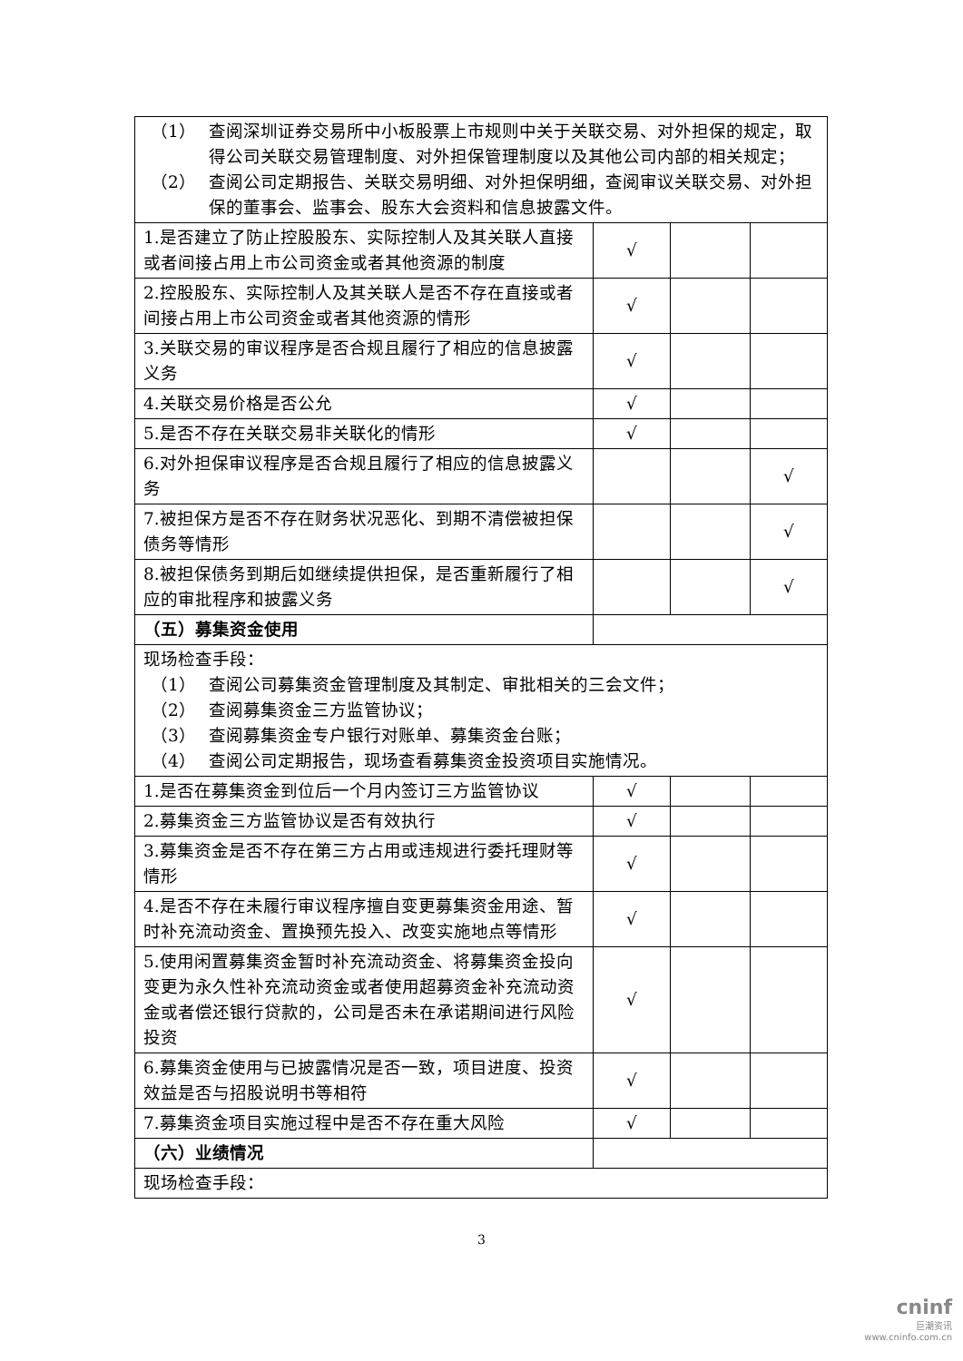| （1） 查阅深圳证券交易所中小板股票上市规则中关于关联交易、对外担保的规定，取得公司关联交易管理制度、对外担保管理制度以及其他公司内部的相关规定； （2） 查阅公司定期报告、关联交易明细、对外担保明细，查阅审议关联交易、对外担保的董事会、监事会、股东大会资料和信息披露文件。 | | | |
| 1.是否建立了防止控股股东、实际控制人及其关联人直接或者间接占用上市公司资金或者其他资源的制度 | √ | | |
| 2.控股股东、实际控制人及其关联人是否不存在直接或者间接占用上市公司资金或者其他资源的情形 | √ | | |
| 3.关联交易的审议程序是否合规且履行了相应的信息披露义务 | √ | | |
| 4.关联交易价格是否公允 | √ | | |
| 5.是否不存在关联交易非关联化的情形 | √ | | |
| 6.对外担保审议程序是否合规且履行了相应的信息披露义务 | | | √ |
| 7.被担保方是否不存在财务状况恶化、到期不清偿被担保债务等情形 | | | √ |
| 8.被担保债务到期后如继续提供担保，是否重新履行了相应的审批程序和披露义务 | | | √ |
| （五）募集资金使用 | | | |
| 现场检查手段： （1） 查阅公司募集资金管理制度及其制定、审批相关的三会文件； （2） 查阅募集资金三方监管协议； （3） 查阅募集资金专户银行对账单、募集资金台账； （4） 查阅公司定期报告，现场查看募集资金投资项目实施情况。 | | | |
| 1.是否在募集资金到位后一个月内签订三方监管协议 | √ | | |
| 2.募集资金三方监管协议是否有效执行 | √ | | |
| 3.募集资金是否不存在第三方占用或违规进行委托理财等情形 | √ | | |
| 4.是否不存在未履行审议程序擅自变更募集资金用途、暂时补充流动资金、置换预先投入、改变实施地点等情形 | √ | | |
| 5.使用闲置募集资金暂时补充流动资金、将募集资金投向变更为永久性补充流动资金或者使用超募资金补充流动资金或者偿还银行贷款的，公司是否未在承诺期间进行风险投资 | √ | | |
| 6.募集资金使用与已披露情况是否一致，项目进度、投资效益是否与招股说明书等相符 | √ | | |
| 7.募集资金项目实施过程中是否不存在重大风险 | √ | | |
| （六）业绩情况 | | | |
| 现场检查手段： | | | |
3
cninf
巨潮资讯
www.cninfo.com.cn